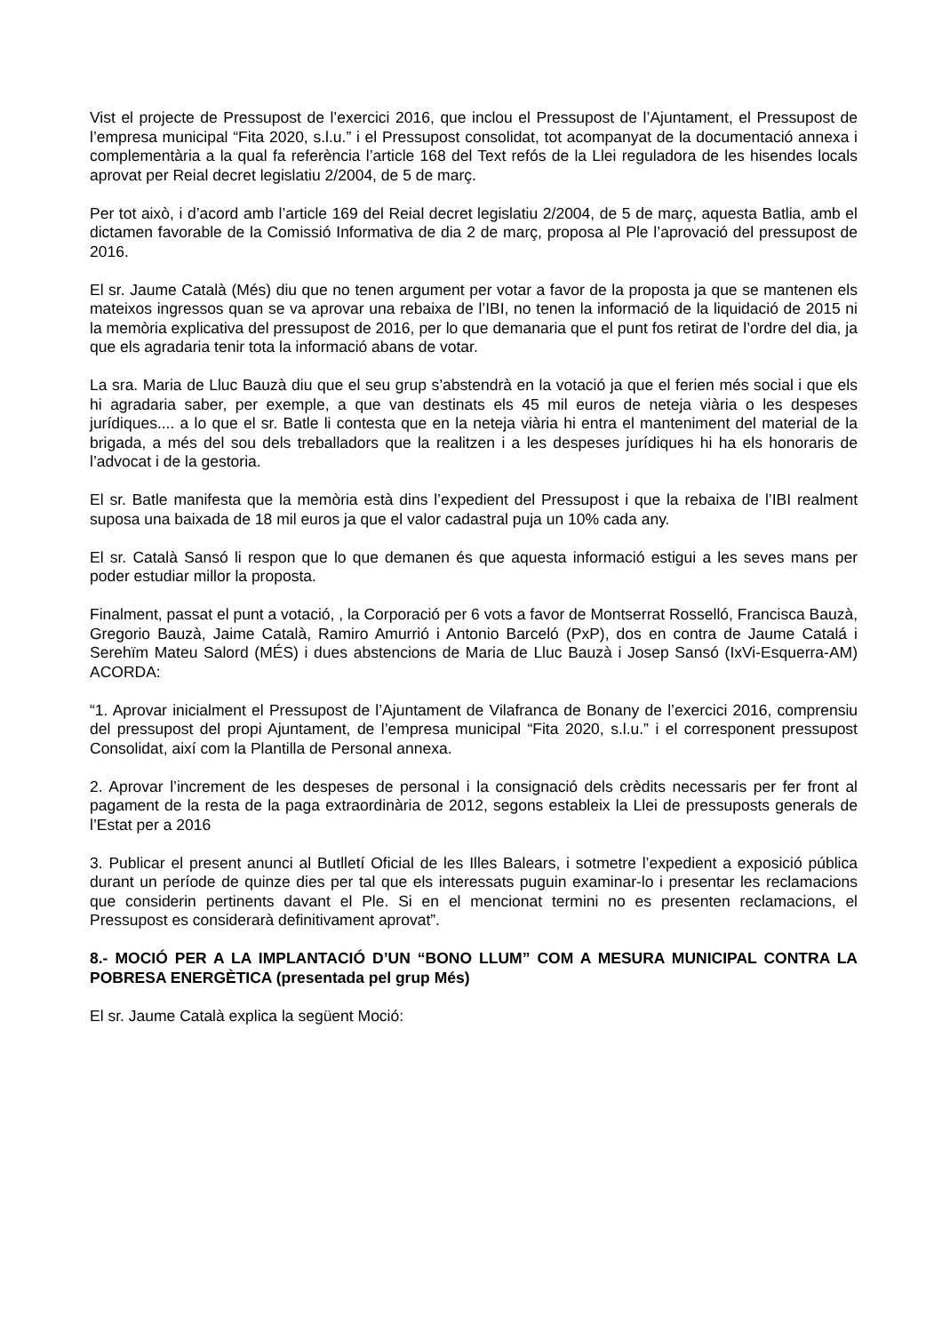Vist el projecte de Pressupost de l’exercici 2016, que inclou el Pressupost de l’Ajuntament, el Pressupost de l’empresa municipal “Fita 2020, s.l.u.” i el Pressupost consolidat, tot acompanyat de la documentació annexa i complementària a la qual fa referència l’article 168 del Text refós de la Llei reguladora de les hisendes locals aprovat per Reial decret legislatiu 2/2004, de 5 de març.
Per tot això, i d’acord amb l’article 169 del Reial decret legislatiu 2/2004, de 5 de març, aquesta Batlia, amb el dictamen favorable de la Comissió Informativa de dia 2 de març, proposa al Ple l’aprovació del pressupost de 2016.
El sr. Jaume Català (Més) diu que no tenen argument per votar a favor de la proposta ja que se mantenen els mateixos ingressos quan se va aprovar una rebaixa de l’IBI, no tenen la informació de la liquidació de 2015 ni la memòria explicativa del pressupost de 2016, per lo que demanaria que el punt fos retirat de l’ordre del dia, ja que els agradaria tenir tota la informació abans de votar.
La sra. Maria de Lluc Bauzà diu que el seu grup s’abstendrà en la votació ja que el ferien més social i que els hi agradaria saber, per exemple, a que van destinats els 45 mil euros de neteja viària o les despeses jurídiques.... a lo que el sr. Batle li contesta que en la neteja viària hi entra el manteniment del material de la brigada, a més del sou dels treballadors que la realitzen i a les despeses jurídiques hi ha els honoraris de l’advocat i de la gestoria.
El sr. Batle manifesta que la memòria està dins l’expedient del Pressupost i que la rebaixa de l’IBI realment suposa una baixada de 18 mil euros ja que el valor cadastral puja un 10% cada any.
El sr. Català Sansó li respon que lo que demanen és que aquesta informació estigui a les seves mans per poder estudiar millor la proposta.
Finalment, passat el punt a votació, , la Corporació per 6 vots a favor de Montserrat Rosselló, Francisca Bauzà, Gregorio Bauzà, Jaime Català, Ramiro Amurrió i Antonio Barceló (PxP), dos en contra de Jaume Catalá i Serehïm Mateu Salord (MÉS) i dues abstencions de Maria de Lluc Bauzà i Josep Sansó (IxVi-Esquerra-AM) ACORDA:
“1. Aprovar inicialment el Pressupost de l’Ajuntament de Vilafranca de Bonany de l’exercici 2016, comprensiu del pressupost del propi Ajuntament, de l’empresa municipal “Fita 2020, s.l.u.” i el corresponent pressupost Consolidat, així com la Plantilla de Personal annexa.
2. Aprovar l’increment de les despeses de personal i la consignació dels crèdits necessaris per fer front al pagament de la resta de la paga extraordinària de 2012, segons estableix la Llei de pressuposts generals de l’Estat per a 2016
3. Publicar el present anunci al Butlletí Oficial de les Illes Balears, i sotmetre l’expedient a exposició pública durant un període de quinze dies per tal que els interessats puguin examinar-lo i presentar les reclamacions que considerin pertinents davant el Ple. Si en el mencionat termini no es presenten reclamacions, el Pressupost es considerarà definitivament aprovat”.
8.- MOCIÓ PER A LA IMPLANTACIÓ D’UN “BONO LLUM” COM A MESURA MUNICIPAL CONTRA LA POBRESA ENERGÈTICA (presentada pel grup Més)
El sr. Jaume Català explica la següent Moció: